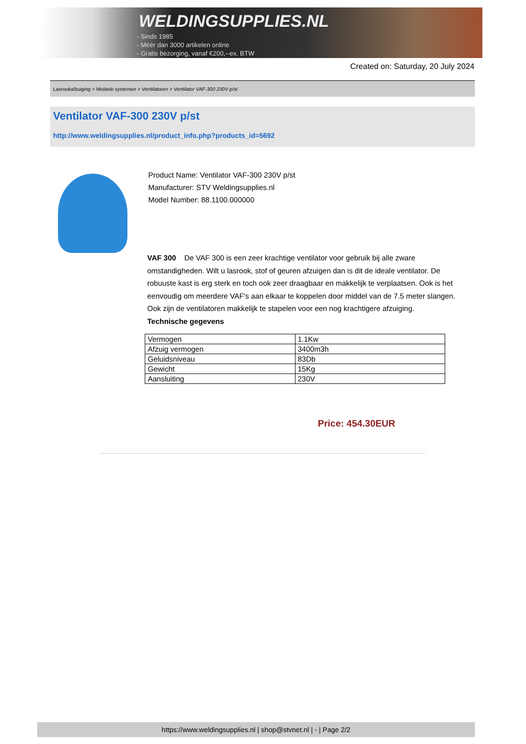WELDINGSUPPLIES.NL
- Sinds 1985
- Méér dan 3000 artikelen online
- Gratis bezorging, vanaf €200,--ex. BTW
Created on: Saturday, 20 July 2024
Lasrookafzuiging > Mobiele systemen > Ventilatoren > Ventilator VAF-300 230V p/st
Ventilator VAF-300 230V p/st
http://www.weldingsupplies.nl/product_info.php?products_id=5692
Product Name: Ventilator VAF-300 230V p/st
Manufacturer: STV Weldingsupplies.nl
Model Number: 88.1100.000000
VAF 300 De VAF 300 is een zeer krachtige ventilator voor gebruik bij alle zware omstandigheden. Wilt u lasrook, stof of geuren afzuigen dan is dit de ideale ventilator. De robuuste kast is erg sterk en toch ook zeer draagbaar en makkelijk te verplaatsen. Ook is het eenvoudig om meerdere VAF's aan elkaar te koppelen door middel van de 7.5 meter slangen. Ook zijn de ventilatoren makkelijk te stapelen voor een nog krachtigere afzuiging.
Technische gegevens
| Vermogen | 1.1Kw |
| Afzuig vermogen | 3400m3h |
| Geluidsniveau | 83Db |
| Gewicht | 15Kg |
| Aansluiting | 230V |
Price: 454.30EUR
https://www.weldingsupplies.nl | shop@stvnet.nl | - | Page 2/2